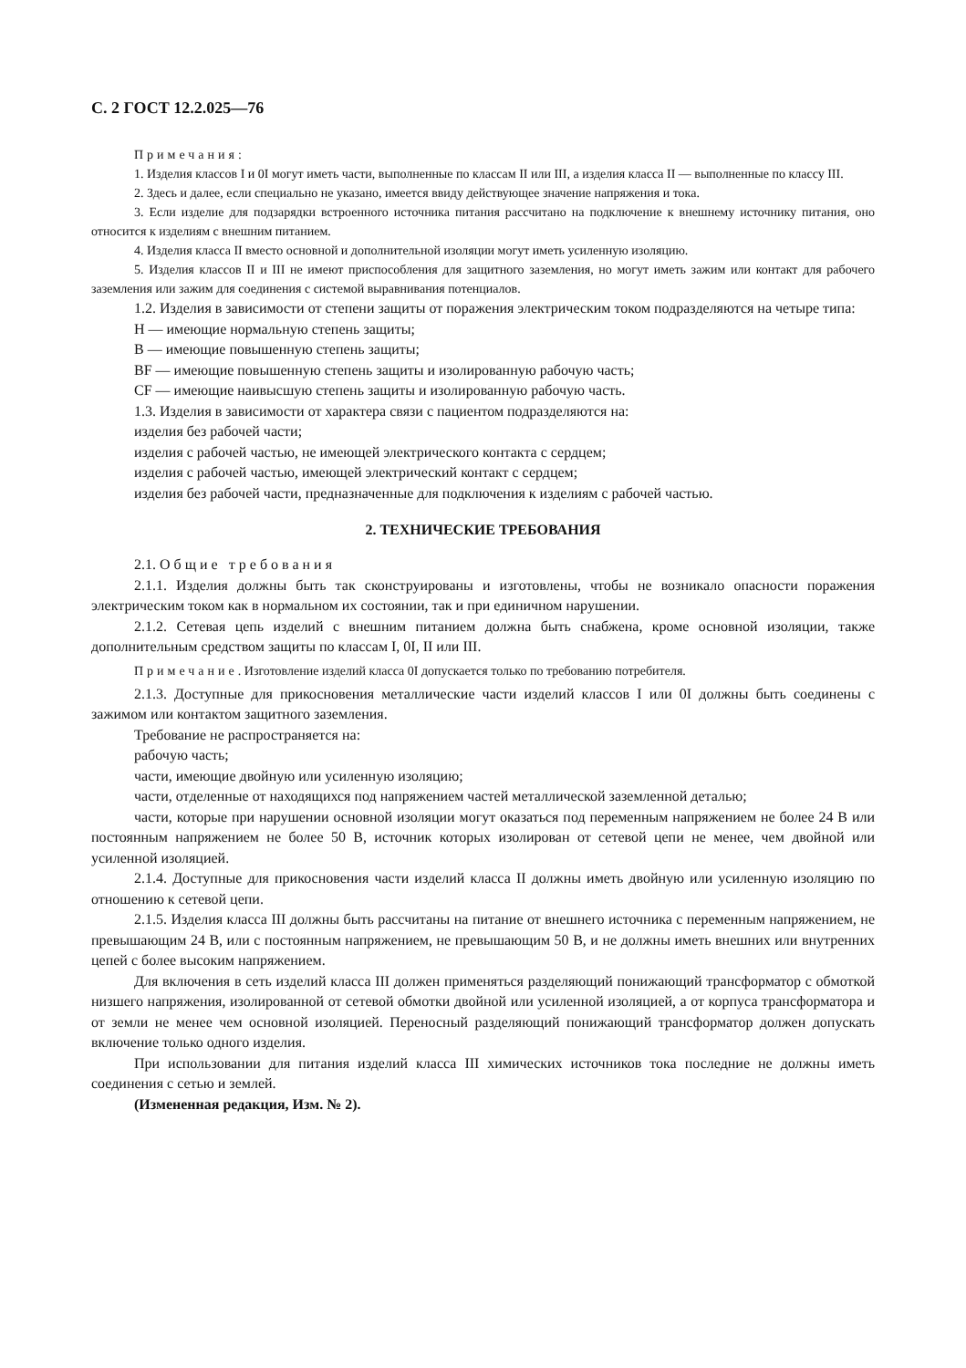С. 2 ГОСТ 12.2.025—76
Примечания:
1. Изделия классов I и 0I могут иметь части, выполненные по классам II или III, а изделия класса II — выполненные по классу III.
2. Здесь и далее, если специально не указано, имеется ввиду действующее значение напряжения и тока.
3. Если изделие для подзарядки встроенного источника питания рассчитано на подключение к внешнему источнику питания, оно относится к изделиям с внешним питанием.
4. Изделия класса II вместо основной и дополнительной изоляции могут иметь усиленную изоляцию.
5. Изделия классов II и III не имеют приспособления для защитного заземления, но могут иметь зажим или контакт для рабочего заземления или зажим для соединения с системой выравнивания потенциалов.
1.2. Изделия в зависимости от степени защиты от поражения электрическим током подразделяются на четыре типа:
Н — имеющие нормальную степень защиты;
В — имеющие повышенную степень защиты;
BF — имеющие повышенную степень защиты и изолированную рабочую часть;
CF — имеющие наивысшую степень защиты и изолированную рабочую часть.
1.3. Изделия в зависимости от характера связи с пациентом подразделяются на:
изделия без рабочей части;
изделия с рабочей частью, не имеющей электрического контакта с сердцем;
изделия с рабочей частью, имеющей электрический контакт с сердцем;
изделия без рабочей части, предназначенные для подключения к изделиям с рабочей частью.
2. ТЕХНИЧЕСКИЕ ТРЕБОВАНИЯ
2.1. Общие требования
2.1.1. Изделия должны быть так сконструированы и изготовлены, чтобы не возникало опасности поражения электрическим током как в нормальном их состоянии, так и при единичном нарушении.
2.1.2. Сетевая цепь изделий с внешним питанием должна быть снабжена, кроме основной изоляции, также дополнительным средством защиты по классам I, 0I, II или III.
Примечание. Изготовление изделий класса 0I допускается только по требованию потребителя.
2.1.3. Доступные для прикосновения металлические части изделий классов I или 0I должны быть соединены с зажимом или контактом защитного заземления.
Требование не распространяется на:
рабочую часть;
части, имеющие двойную или усиленную изоляцию;
части, отделенные от находящихся под напряжением частей металлической заземленной деталью;
части, которые при нарушении основной изоляции могут оказаться под переменным напряжением не более 24 В или постоянным напряжением не более 50 В, источник которых изолирован от сетевой цепи не менее, чем двойной или усиленной изоляцией.
2.1.4. Доступные для прикосновения части изделий класса II должны иметь двойную или усиленную изоляцию по отношению к сетевой цепи.
2.1.5. Изделия класса III должны быть рассчитаны на питание от внешнего источника с переменным напряжением, не превышающим 24 В, или с постоянным напряжением, не превышающим 50 В, и не должны иметь внешних или внутренних цепей с более высоким напряжением.
Для включения в сеть изделий класса III должен применяться разделяющий понижающий трансформатор с обмоткой низшего напряжения, изолированной от сетевой обмотки двойной или усиленной изоляцией, а от корпуса трансформатора и от земли не менее чем основной изоляцией. Переносный разделяющий понижающий трансформатор должен допускать включение только одного изделия.
При использовании для питания изделий класса III химических источников тока последние не должны иметь соединения с сетью и землей.
(Измененная редакция, Изм. № 2).